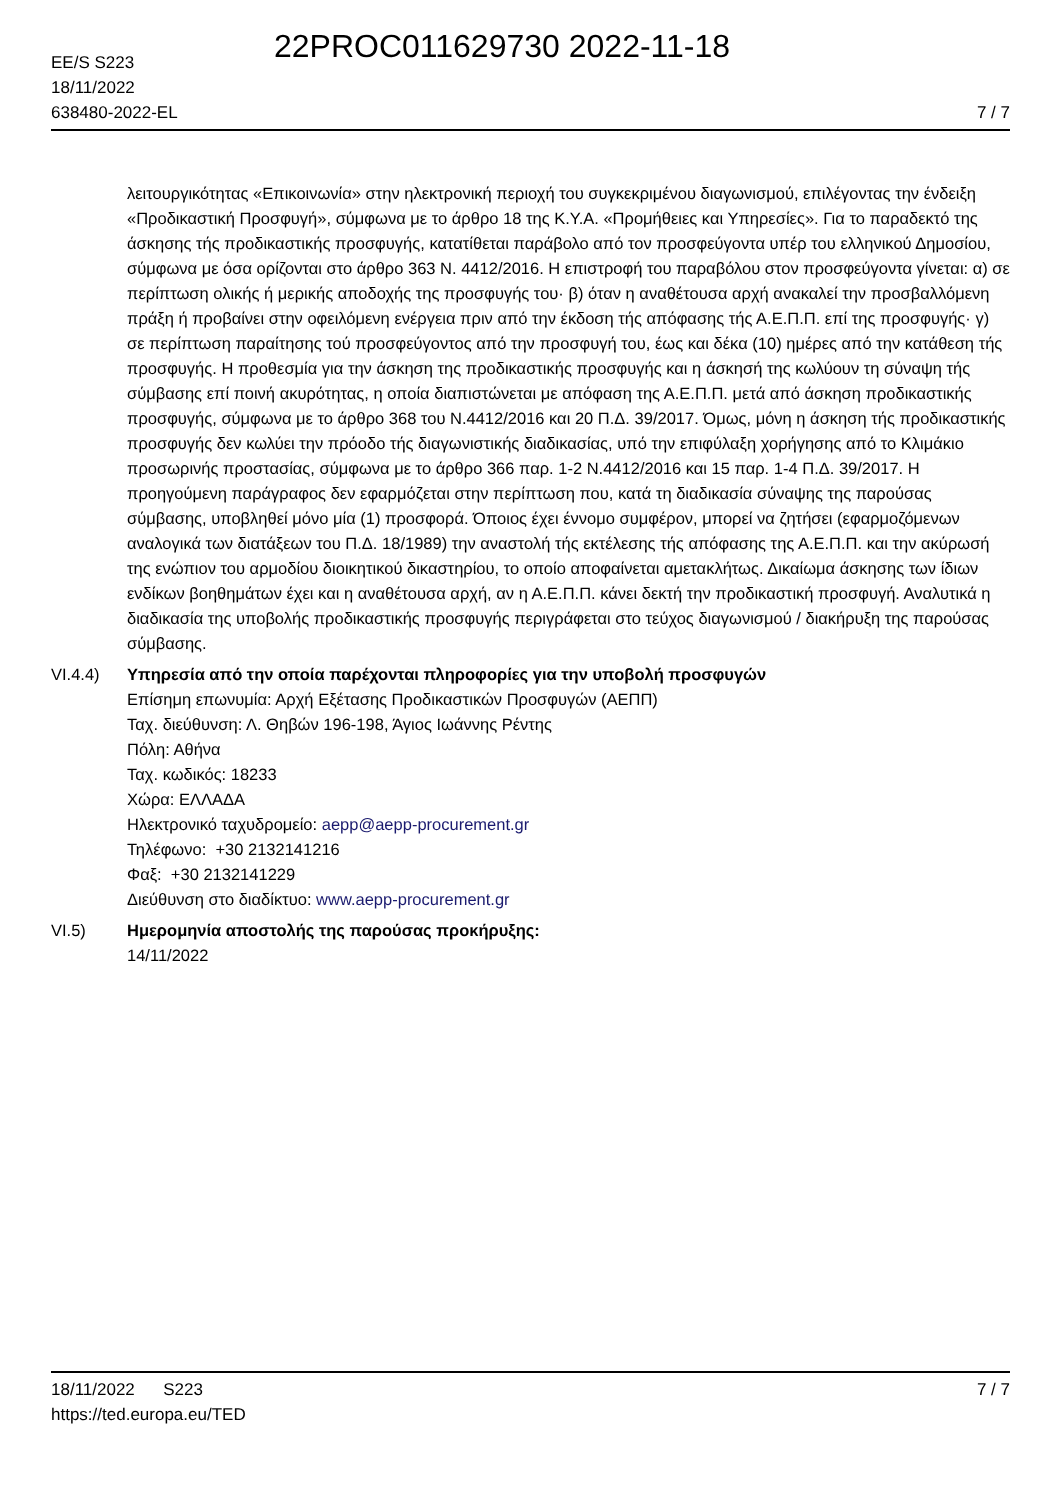22PROC011629730 2022-11-18
EE/S S223
18/11/2022
638480-2022-EL
7 / 7
λειτουργικότητας «Επικοινωνία» στην ηλεκτρονική περιοχή του συγκεκριμένου διαγωνισμού, επιλέγοντας την ένδειξη «Προδικαστική Προσφυγή», σύμφωνα με το άρθρο 18 της Κ.Υ.Α. «Προμήθειες και Υπηρεσίες». Για το παραδεκτό της άσκησης τής προδικαστικής προσφυγής, κατατίθεται παράβολο από τον προσφεύγοντα υπέρ του ελληνικού Δημοσίου, σύμφωνα με όσα ορίζονται στο άρθρο 363 Ν. 4412/2016. Η επιστροφή του παραβόλου στον προσφεύγοντα γίνεται: α) σε περίπτωση ολικής ή μερικής αποδοχής της προσφυγής του· β) όταν η αναθέτουσα αρχή ανακαλεί την προσβαλλόμενη πράξη ή προβαίνει στην οφειλόμενη ενέργεια πριν από την έκδοση τής απόφασης τής Α.Ε.Π.Π. επί της προσφυγής· γ) σε περίπτωση παραίτησης τού προσφεύγοντος από την προσφυγή του, έως και δέκα (10) ημέρες από την κατάθεση τής προσφυγής. Η προθεσμία για την άσκηση της προδικαστικής προσφυγής και η άσκησή της κωλύουν τη σύναψη τής σύμβασης επί ποινή ακυρότητας, η οποία διαπιστώνεται με απόφαση της Α.Ε.Π.Π. μετά από άσκηση προδικαστικής προσφυγής, σύμφωνα με το άρθρο 368 του Ν.4412/2016 και 20 Π.Δ. 39/2017. Όμως, μόνη η άσκηση τής προδικαστικής προσφυγής δεν κωλύει την πρόοδο τής διαγωνιστικής διαδικασίας, υπό την επιφύλαξη χορήγησης από το Κλιμάκιο προσωρινής προστασίας, σύμφωνα με το άρθρο 366 παρ. 1-2 Ν.4412/2016 και 15 παρ. 1-4 Π.Δ. 39/2017. Η προηγούμενη παράγραφος δεν εφαρμόζεται στην περίπτωση που, κατά τη διαδικασία σύναψης της παρούσας σύμβασης, υποβληθεί μόνο μία (1) προσφορά. Όποιος έχει έννομο συμφέρον, μπορεί να ζητήσει (εφαρμοζόμενων αναλογικά των διατάξεων του Π.Δ. 18/1989) την αναστολή τής εκτέλεσης τής απόφασης της Α.Ε.Π.Π. και την ακύρωσή της ενώπιον του αρμοδίου διοικητικού δικαστηρίου, το οποίο αποφαίνεται αμετακλήτως. Δικαίωμα άσκησης των ίδιων ενδίκων βοηθημάτων έχει και η αναθέτουσα αρχή, αν η Α.Ε.Π.Π. κάνει δεκτή την προδικαστική προσφυγή. Αναλυτικά η διαδικασία της υποβολής προδικαστικής προσφυγής περιγράφεται στο τεύχος διαγωνισμού / διακήρυξη της παρούσας σύμβασης.
VI.4.4) Υπηρεσία από την οποία παρέχονται πληροφορίες για την υποβολή προσφυγών
Επίσημη επωνυμία: Αρχή Εξέτασης Προδικαστικών Προσφυγών (ΑΕΠΠ)
Ταχ. διεύθυνση: Λ. Θηβών 196-198, Άγιος Ιωάννης Ρέντης
Πόλη: Αθήνα
Ταχ. κωδικός: 18233
Χώρα: ΕΛΛΑΔΑ
Ηλεκτρονικό ταχυδρομείο: aepp@aepp-procurement.gr
Τηλέφωνο: +30 2132141216
Φαξ: +30 2132141229
Διεύθυνση στο διαδίκτυο: www.aepp-procurement.gr
VI.5) Ημερομηνία αποστολής της παρούσας προκήρυξης:
14/11/2022
18/11/2022 S223
https://ted.europa.eu/TED
7 / 7